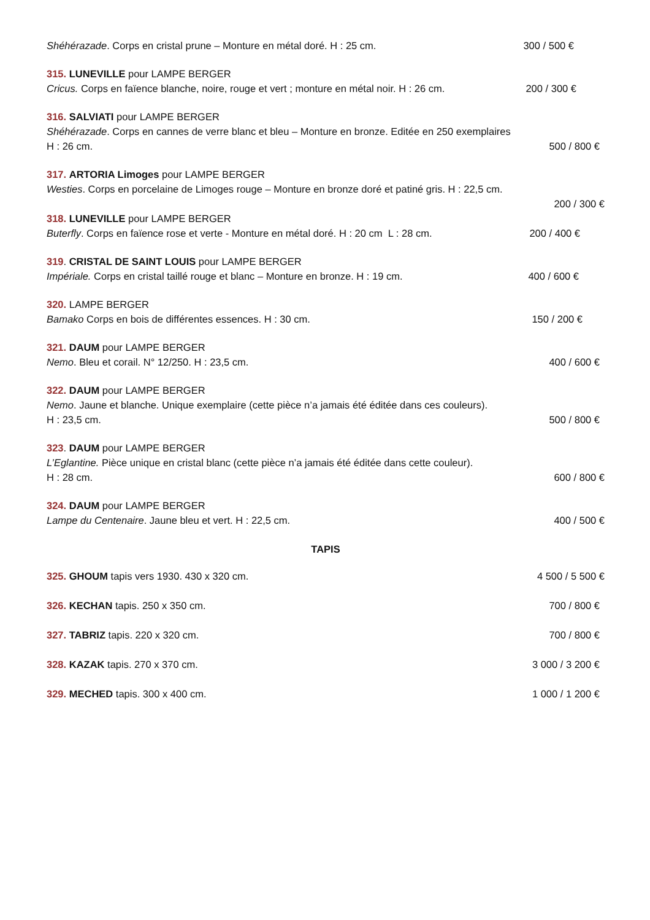Shéhérazade. Corps en cristal prune – Monture en métal doré. H : 25 cm. 300 / 500 €
315. LUNEVILLE pour LAMPE BERGER
Cricus. Corps en faïence blanche, noire, rouge et vert ; monture en métal noir. H : 26 cm. 200 / 300 €
316. SALVIATI pour LAMPE BERGER
Shéhérazade. Corps en cannes de verre blanc et bleu – Monture en bronze. Editée en 250 exemplaires
H : 26 cm. 500 / 800 €
317. ARTORIA Limoges pour LAMPE BERGER
Westies. Corps en porcelaine de Limoges rouge – Monture en bronze doré et patiné gris. H : 22,5 cm.
200 / 300 €
318. LUNEVILLE pour LAMPE BERGER
Buterfly. Corps en faïence rose et verte - Monture en métal doré. H : 20 cm L : 28 cm. 200 / 400 €
319. CRISTAL DE SAINT LOUIS pour LAMPE BERGER
Impériale. Corps en cristal taillé rouge et blanc – Monture en bronze. H : 19 cm. 400 / 600 €
320. LAMPE BERGER
Bamako Corps en bois de différentes essences. H : 30 cm. 150 / 200 €
321. DAUM pour LAMPE BERGER
Nemo. Bleu et corail. N° 12/250. H : 23,5 cm. 400 / 600 €
322. DAUM pour LAMPE BERGER
Nemo. Jaune et blanche. Unique exemplaire (cette pièce n’a jamais été éditée dans ces couleurs).
H : 23,5 cm. 500 / 800 €
323. DAUM pour LAMPE BERGER
L’Eglantine. Pièce unique en cristal blanc (cette pièce n’a jamais été éditée dans cette couleur).
H : 28 cm. 600 / 800 €
324. DAUM pour LAMPE BERGER
Lampe du Centenaire. Jaune bleu et vert. H : 22,5 cm. 400 / 500 €
TAPIS
325. GHOUM tapis vers 1930. 430 x 320 cm. 4 500 / 5 500 €
326. KECHAN tapis. 250 x 350 cm. 700 / 800 €
327. TABRIZ tapis. 220 x 320 cm. 700 / 800 €
328. KAZAK tapis. 270 x 370 cm. 3 000 / 3 200 €
329. MECHED tapis. 300 x 400 cm. 1 000 / 1 200 €